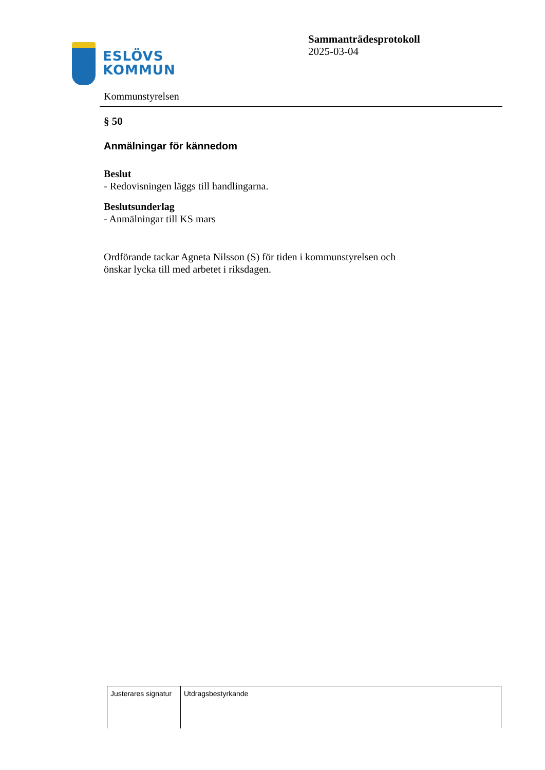ESLÖVS
KOMMUN
Sammanträdesprotokoll
2025-03-04
Kommunstyrelsen
§ 50
Anmälningar för kännedom
Beslut
- Redovisningen läggs till handlingarna.
Beslutsunderlag
- Anmälningar till KS mars
Ordförande tackar Agneta Nilsson (S) för tiden i kommunstyrelsen och
önskar lycka till med arbetet i riksdagen.
| Justerares signatur | Utdragsbestyrkande |